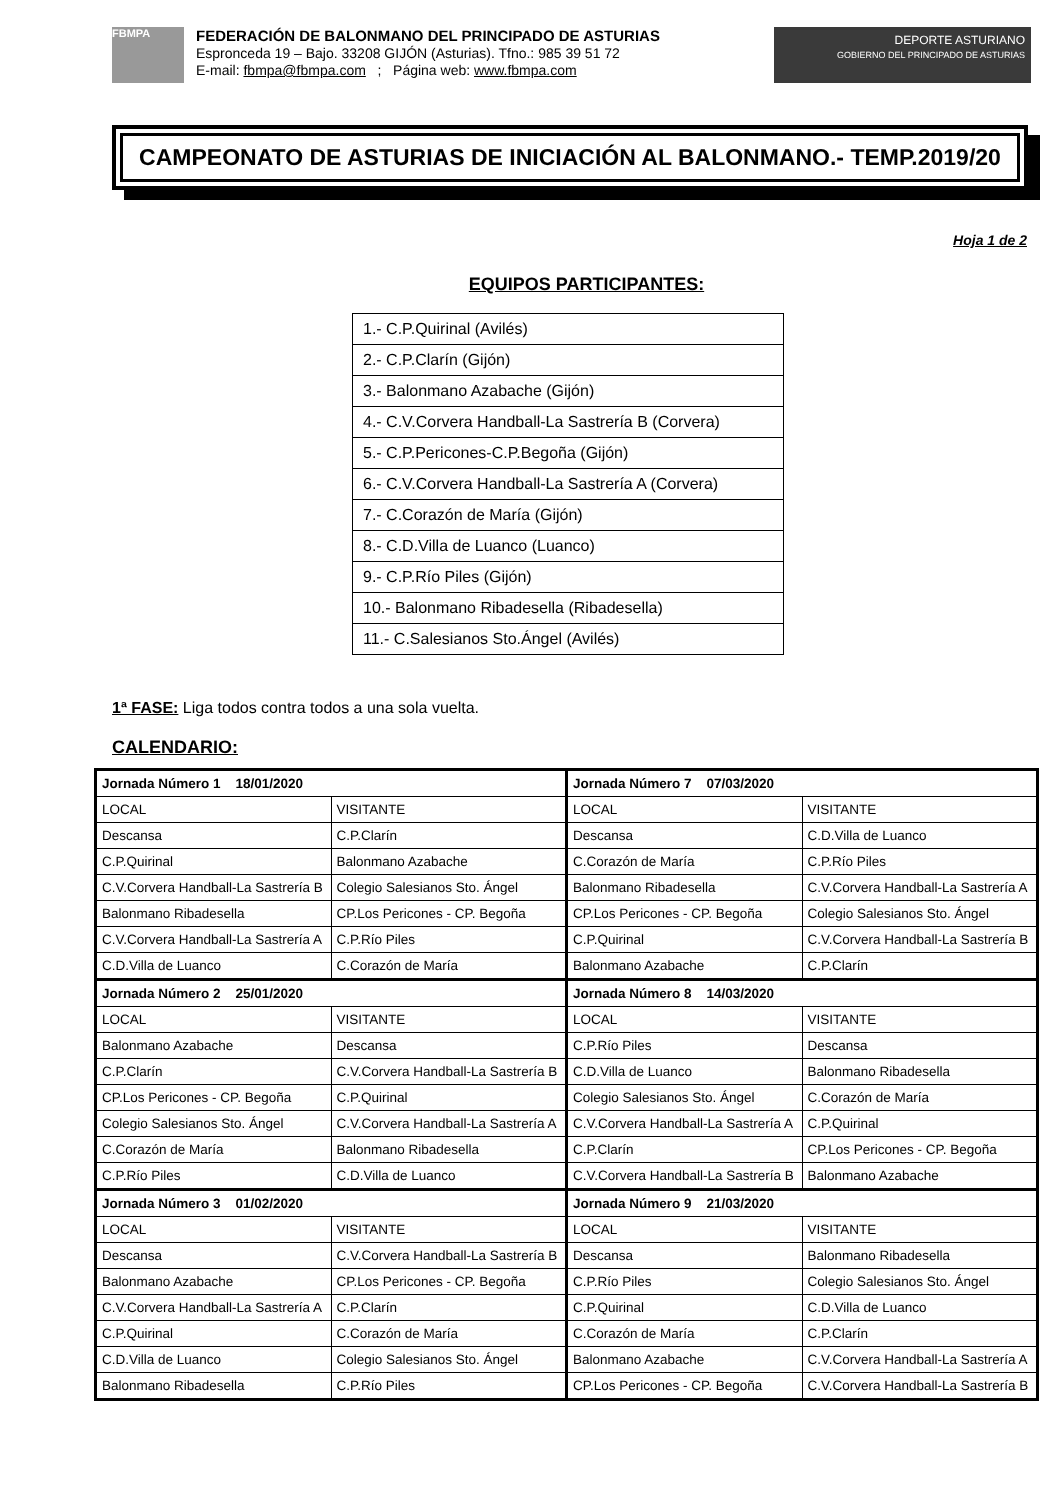FBMPA
FEDERACIÓN DE BALONMANO DEL PRINCIPADO DE ASTURIAS
Espronceda 19 – Bajo. 33208 GIJÓN (Asturias). Tfno.: 985 39 51 72
E-mail: fbmpa@fbmpa.com ; Página web: www.fbmpa.com
DEPORTE ASTURIANO
GOBIERNO DEL PRINCIPADO DE ASTURIAS
CAMPEONATO DE ASTURIAS DE INICIACIÓN AL BALONMANO.- TEMP.2019/20
Hoja 1 de 2
EQUIPOS PARTICIPANTES:
| 1.- C.P.Quirinal (Avilés) |
| 2.- C.P.Clarín (Gijón) |
| 3.- Balonmano Azabache (Gijón) |
| 4.- C.V.Corvera Handball-La Sastrería B (Corvera) |
| 5.- C.P.Pericones-C.P.Begoña (Gijón) |
| 6.- C.V.Corvera Handball-La Sastrería A (Corvera) |
| 7.- C.Corazón de María (Gijón) |
| 8.- C.D.Villa de Luanco (Luanco) |
| 9.- C.P.Río Piles (Gijón) |
| 10.- Balonmano Ribadesella (Ribadesella) |
| 11.- C.Salesianos Sto.Ángel (Avilés) |
1ª FASE: Liga todos contra todos a una sola vuelta.
CALENDARIO:
| Jornada Número 1 18/01/2020 | | Jornada Número 7 07/03/2020 | |
| LOCAL | VISITANTE | LOCAL | VISITANTE |
| Descansa | C.P.Clarín | Descansa | C.D.Villa de Luanco |
| C.P.Quirinal | Balonmano Azabache | C.Corazón de María | C.P.Río Piles |
| C.V.Corvera Handball-La Sastrería B | Colegio Salesianos Sto. Ángel | Balonmano Ribadesella | C.V.Corvera Handball-La Sastrería A |
| Balonmano Ribadesella | CP.Los Pericones - CP. Begoña | CP.Los Pericones - CP. Begoña | Colegio Salesianos Sto. Ángel |
| C.V.Corvera Handball-La Sastrería A | C.P.Río Piles | C.P.Quirinal | C.V.Corvera Handball-La Sastrería B |
| C.D.Villa de Luanco | C.Corazón de María | Balonmano Azabache | C.P.Clarín |
| Jornada Número 2 25/01/2020 | | Jornada Número 8 14/03/2020 | |
| LOCAL | VISITANTE | LOCAL | VISITANTE |
| Balonmano Azabache | Descansa | C.P.Río Piles | Descansa |
| C.P.Clarín | C.V.Corvera Handball-La Sastrería B | C.D.Villa de Luanco | Balonmano Ribadesella |
| CP.Los Pericones - CP. Begoña | C.P.Quirinal | Colegio Salesianos Sto. Ángel | C.Corazón de María |
| Colegio Salesianos Sto. Ángel | C.V.Corvera Handball-La Sastrería A | C.V.Corvera Handball-La Sastrería A | C.P.Quirinal |
| C.Corazón de María | Balonmano Ribadesella | C.P.Clarín | CP.Los Pericones - CP. Begoña |
| C.P.Río Piles | C.D.Villa de Luanco | C.V.Corvera Handball-La Sastrería B | Balonmano Azabache |
| Jornada Número 3 01/02/2020 | | Jornada Número 9 21/03/2020 | |
| LOCAL | VISITANTE | LOCAL | VISITANTE |
| Descansa | C.V.Corvera Handball-La Sastrería B | Descansa | Balonmano Ribadesella |
| Balonmano Azabache | CP.Los Pericones - CP. Begoña | C.P.Río Piles | Colegio Salesianos Sto. Ángel |
| C.V.Corvera Handball-La Sastrería A | C.P.Clarín | C.P.Quirinal | C.D.Villa de Luanco |
| C.P.Quirinal | C.Corazón de María | C.Corazón de María | C.P.Clarín |
| C.D.Villa de Luanco | Colegio Salesianos Sto. Ángel | Balonmano Azabache | C.V.Corvera Handball-La Sastrería A |
| Balonmano Ribadesella | C.P.Río Piles | CP.Los Pericones - CP. Begoña | C.V.Corvera Handball-La Sastrería B |